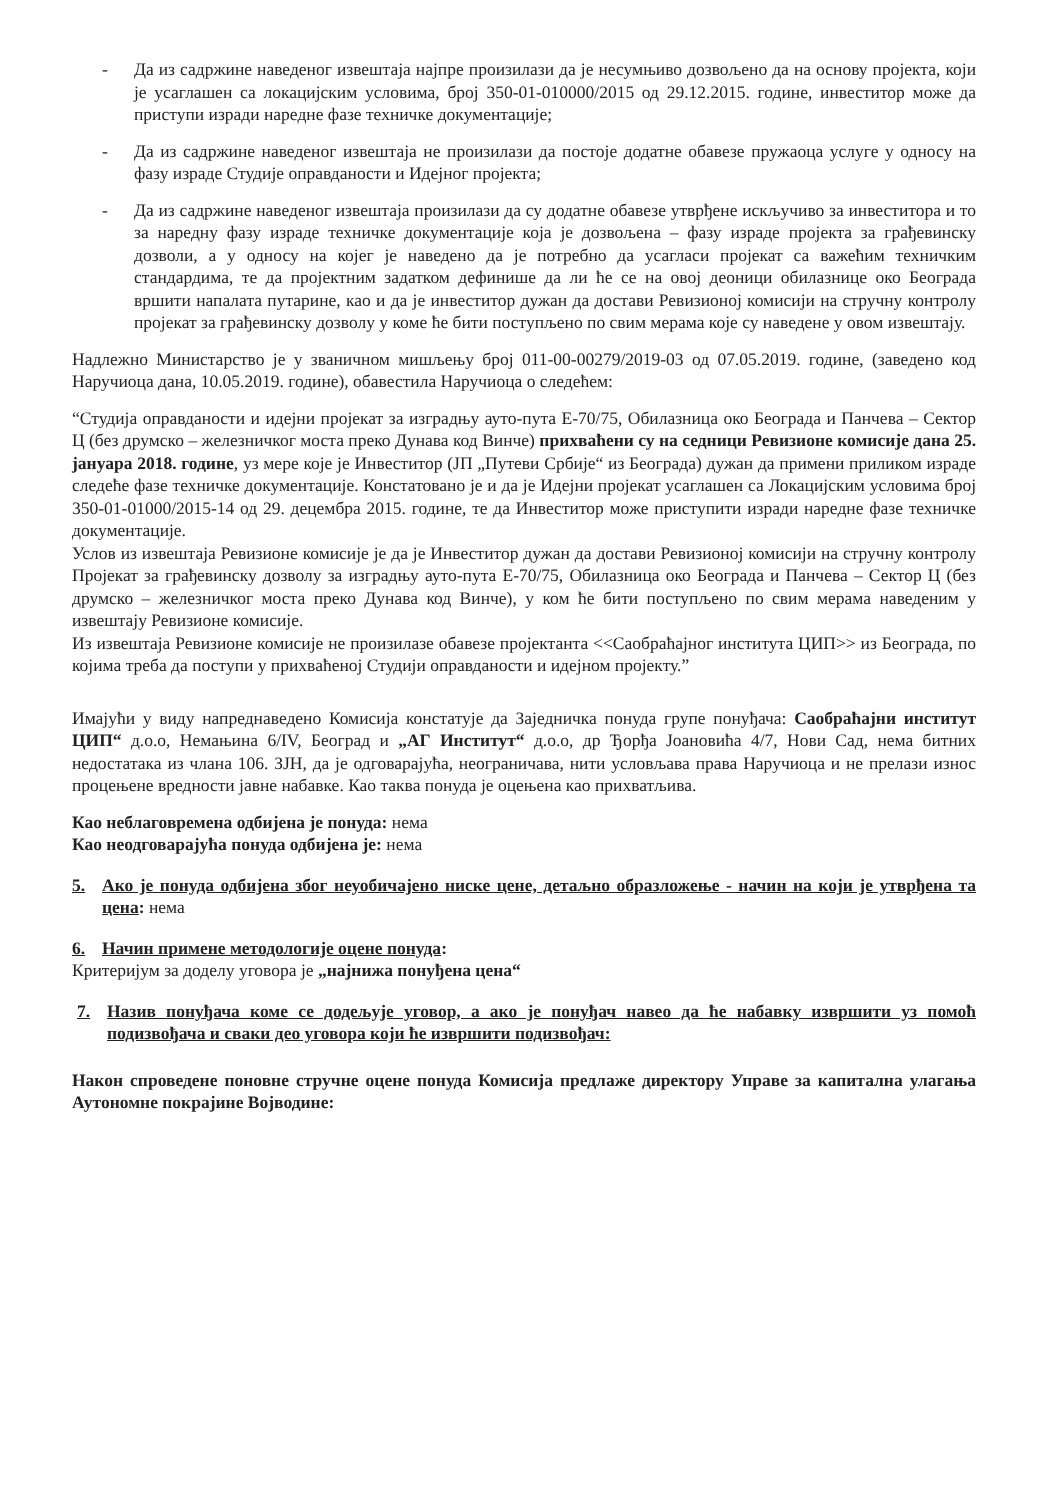- Да из садржине наведеног извештаја најпре произилази да је несумњиво дозвољено да на основу пројекта, који је усаглашен са локацијским условима, број 350-01-010000/2015 од 29.12.2015. године, инвеститор може да приступи изради наредне фазе техничке документације;
- Да из садржине наведеног извештаја не произилази да постоје додатне обавезе пружаоца услуге у односу на фазу израде Студије оправданости и Идејног пројекта;
- Да из садржине наведеног извештаја произилази да су додатне обавезе утврђене искључиво за инвеститора и то за наредну фазу израде техничке документације која је дозвољена – фазу израде пројекта за грађевинску дозволи, а у односу на којег је наведено да је потребно да усагласи пројекат са важећим техничким стандардима, те да пројектним задатком дефинише да ли ће се на овој деоници обилазнице око Београда вршити напалата путарине, као и да је инвеститор дужан да достави Ревизионој комисији на стручну контролу пројекат за грађевинску дозволу у коме ће бити поступљено по свим мерама које су наведене у овом извештају.
Надлежно Министарство је у званичном мишљењу број 011-00-00279/2019-03 од 07.05.2019. године, (заведено код Наручиоца дана, 10.05.2019. године), обавестила Наручиоца о следећем:
“Студија оправданости и идејни пројекат за изградњу ауто-пута Е-70/75, Обилазница око Београда и Панчева – Сектор Ц (без друмско – железничког моста преко Дунава код Винче) прихваћени су на седници Ревизионе комисије дана 25. јануара 2018. године, уз мере које је Инвеститор (ЈП „Путеви Србије“ из Београда) дужан да примени приликом израде следеће фазе техничке документације. Констатовано је и да је Идејни пројекат усаглашен са Локацијским условима број 350-01-01000/2015-14 од 29. децембра 2015. године, те да Инвеститор може приступити изради наредне фазе техничке документације.
Услов из извештаја Ревизионе комисије је да је Инвеститор дужан да достави Ревизионој комисији на стручну контролу Пројекат за грађевинску дозволу за изградњу ауто-пута Е-70/75, Обилазница око Београда и Панчева – Сектор Ц (без друмско – железничког моста преко Дунава код Винче), у ком ће бити поступљено по свим мерама наведеним у извештају Ревизионе комисије.
Из извештаја Ревизионе комисије не произилазе обавезе пројектанта <<Саобраћајног института ЦИП>> из Београда, по којима треба да поступи у прихваћеној Студији оправданости и идејном пројекту.”
Имајући у виду напреднаведено Комисија констатује да Заједничка понуда групе понуђача: Саобраћајни институт ЦИП“ д.о.о, Немањина 6/IV, Београд и „АГ Институт“ д.о.о, др Ђорђа Јоановића 4/7, Нови Сад, нема битних недостатака из члана 106. ЗЈН, да је одговарајућа, неограничава, нити условљава права Наручиоца и не прелази износ процењене вредности јавне набавке. Као таква понуда је оцењена као прихватљива.
Као неблаговремена одбијена је понуда: нема
Као неодговарајућа понуда одбијена је: нема
5. Ако је понуда одбијена због неуобичајено ниске цене, детаљно образложење - начин на који је утврђена та цена: нема
6. Начин примене методологије оцене понуда:
Критеријум за доделу уговора је „најнижа понуђена цена“
7. Назив понуђача коме се додељује уговор, а ако је понуђач навео да ће набавку извршити уз помоћ подизвођача и сваки део уговора који ће извршити подизвођач:
Након спроведене поновне стручне оцене понуда Комисија предлаже директору Управе за капитална улагања Аутономне покрајине Војводине: